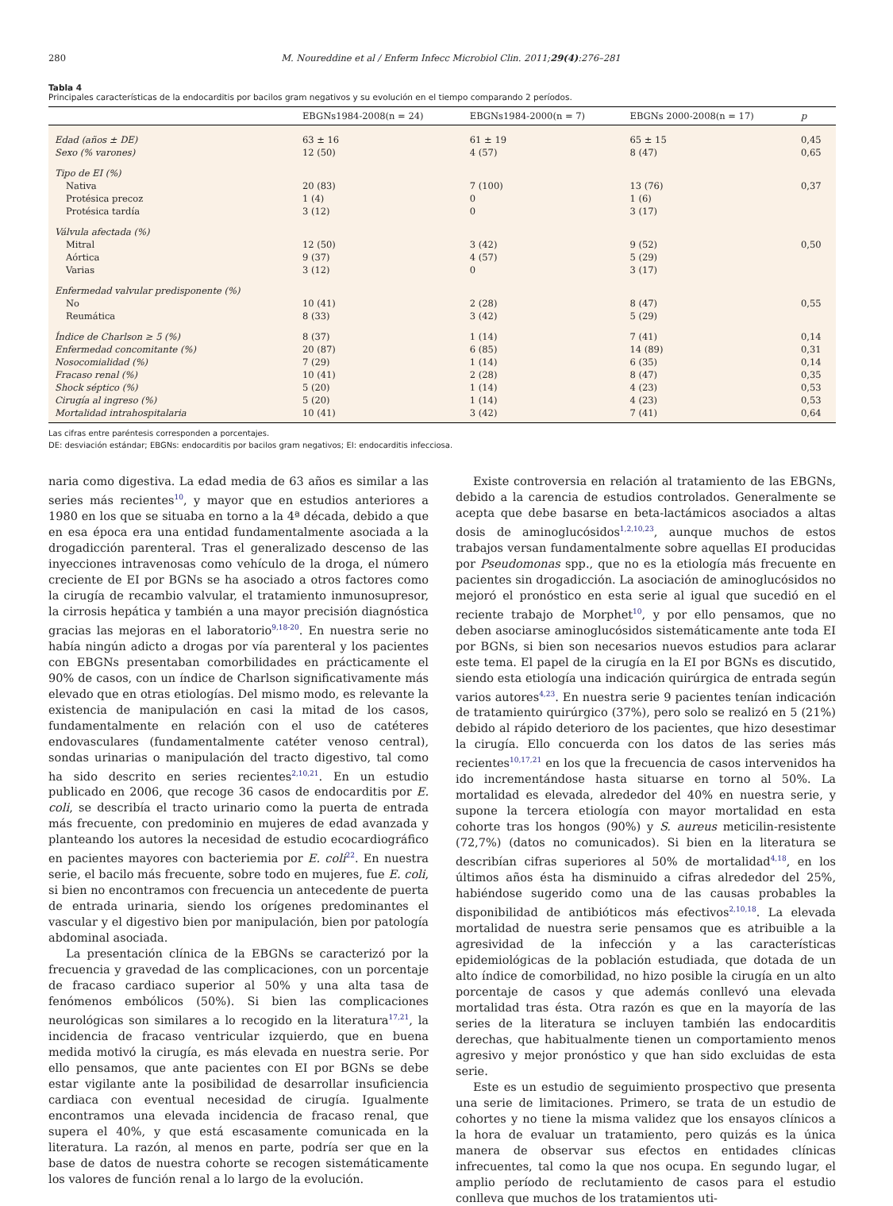280 M. Noureddine et al / Enferm Infecc Microbiol Clin. 2011;29(4):276–281
Tabla 4
Principales características de la endocarditis por bacilos gram negativos y su evolución en el tiempo comparando 2 períodos.
| | EBGNs1984-2008(n = 24) | EBGNs1984-2000(n = 7) | EBGNs 2000-2008(n = 17) | p |
| --- | --- | --- | --- | --- |
| Edad (años ± DE) | 63 ± 16 | 61 ± 19 | 65 ± 15 | 0,45 |
| Sexo (% varones) | 12 (50) | 4 (57) | 8 (47) | 0,65 |
| Tipo de EI (%) | | | | |
| Nativa | 20 (83) | 7 (100) | 13 (76) | 0,37 |
| Protésica precoz | 1 (4) | 0 | 1 (6) | |
| Protésica tardía | 3 (12) | 0 | 3 (17) | |
| Válvula afectada (%) | | | | |
| Mitral | 12 (50) | 3 (42) | 9 (52) | 0,50 |
| Aórtica | 9 (37) | 4 (57) | 5 (29) | |
| Varias | 3 (12) | 0 | 3 (17) | |
| Enfermedad valvular predisponente (%) | | | | |
| No | 10 (41) | 2 (28) | 8 (47) | 0,55 |
| Reumática | 8 (33) | 3 (42) | 5 (29) | |
| Índice de Charlson ≥ 5 (%) | 8 (37) | 1 (14) | 7 (41) | 0,14 |
| Enfermedad concomitante (%) | 20 (87) | 6 (85) | 14 (89) | 0,31 |
| Nosocomialidad (%) | 7 (29) | 1 (14) | 6 (35) | 0,14 |
| Fracaso renal (%) | 10 (41) | 2 (28) | 8 (47) | 0,35 |
| Shock séptico (%) | 5 (20) | 1 (14) | 4 (23) | 0,53 |
| Cirugía al ingreso (%) | 5 (20) | 1 (14) | 4 (23) | 0,53 |
| Mortalidad intrahospitalaria | 10 (41) | 3 (42) | 7 (41) | 0,64 |
Las cifras entre paréntesis corresponden a porcentajes.
DE: desviación estándar; EBGNs: endocarditis por bacilos gram negativos; EI: endocarditis infecciosa.
naria como digestiva. La edad media de 63 años es similar a las series más recientes<sup>10</sup>, y mayor que en estudios anteriores a 1980 en los que se situaba en torno a la 4ª década, debido a que en esa época era una entidad fundamentalmente asociada a la drogadicción parenteral. Tras el generalizado descenso de las inyecciones intravenosas como vehículo de la droga, el número creciente de EI por BGNs se ha asociado a otros factores como la cirugía de recambio valvular, el tratamiento inmunosupresor, la cirrosis hepática y también a una mayor precisión diagnóstica gracias las mejoras en el laboratorio<sup>9,18-20</sup>. En nuestra serie no había ningún adicto a drogas por vía parenteral y los pacientes con EBGNs presentaban comorbilidades en prácticamente el 90% de casos, con un índice de Charlson significativamente más elevado que en otras etiologías. Del mismo modo, es relevante la existencia de manipulación en casi la mitad de los casos, fundamentalmente en relación con el uso de catéteres endovasculares (fundamentalmente catéter venoso central), sondas urinarias o manipulación del tracto digestivo, tal como ha sido descrito en series recientes<sup>2,10,21</sup>. En un estudio publicado en 2006, que recoge 36 casos de endocarditis por E. coli, se describía el tracto urinario como la puerta de entrada más frecuente, con predominio en mujeres de edad avanzada y planteando los autores la necesidad de estudio ecocardiográfico en pacientes mayores con bacteriemia por E. coli<sup>22</sup>. En nuestra serie, el bacilo más frecuente, sobre todo en mujeres, fue E. coli, si bien no encontramos con frecuencia un antecedente de puerta de entrada urinaria, siendo los orígenes predominantes el vascular y el digestivo bien por manipulación, bien por patología abdominal asociada.
La presentación clínica de la EBGNs se caracterizó por la frecuencia y gravedad de las complicaciones, con un porcentaje de fracaso cardiaco superior al 50% y una alta tasa de fenómenos embólicos (50%). Si bien las complicaciones neurológicas son similares a lo recogido en la literatura<sup>17,21</sup>, la incidencia de fracaso ventricular izquierdo, que en buena medida motivó la cirugía, es más elevada en nuestra serie. Por ello pensamos, que ante pacientes con EI por BGNs se debe estar vigilante ante la posibilidad de desarrollar insuficiencia cardiaca con eventual necesidad de cirugía. Igualmente encontramos una elevada incidencia de fracaso renal, que supera el 40%, y que está escasamente comunicada en la literatura. La razón, al menos en parte, podría ser que en la base de datos de nuestra cohorte se recogen sistemáticamente los valores de función renal a lo largo de la evolución.
Existe controversia en relación al tratamiento de las EBGNs, debido a la carencia de estudios controlados. Generalmente se acepta que debe basarse en beta-lactámicos asociados a altas dosis de aminoglucósidos<sup>1,2,10,23</sup>, aunque muchos de estos trabajos versan fundamentalmente sobre aquellas EI producidas por Pseudomonas spp., que no es la etiología más frecuente en pacientes sin drogadicción. La asociación de aminoglucósidos no mejoró el pronóstico en esta serie al igual que sucedió en el reciente trabajo de Morphet<sup>10</sup>, y por ello pensamos, que no deben asociarse aminoglucósidos sistemáticamente ante toda EI por BGNs, si bien son necesarios nuevos estudios para aclarar este tema. El papel de la cirugía en la EI por BGNs es discutido, siendo esta etiología una indicación quirúrgica de entrada según varios autores<sup>4,23</sup>. En nuestra serie 9 pacientes tenían indicación de tratamiento quirúrgico (37%), pero solo se realizó en 5 (21%) debido al rápido deterioro de los pacientes, que hizo desestimar la cirugía. Ello concuerda con los datos de las series más recientes<sup>10,17,21</sup> en los que la frecuencia de casos intervenidos ha ido incrementándose hasta situarse en torno al 50%. La mortalidad es elevada, alrededor del 40% en nuestra serie, y supone la tercera etiología con mayor mortalidad en esta cohorte tras los hongos (90%) y S. aureus meticilin-resistente (72,7%) (datos no comunicados). Si bien en la literatura se describían cifras superiores al 50% de mortalidad<sup>4,18</sup>, en los últimos años ésta ha disminuido a cifras alrededor del 25%, habiéndose sugerido como una de las causas probables la disponibilidad de antibióticos más efectivos<sup>2,10,18</sup>. La elevada mortalidad de nuestra serie pensamos que es atribuible a la agresividad de la infección y a las características epidemiológicas de la población estudiada, que dotada de un alto índice de comorbilidad, no hizo posible la cirugía en un alto porcentaje de casos y que además conllevó una elevada mortalidad tras ésta. Otra razón es que en la mayoría de las series de la literatura se incluyen también las endocarditis derechas, que habitualmente tienen un comportamiento menos agresivo y mejor pronóstico y que han sido excluidas de esta serie.
Este es un estudio de seguimiento prospectivo que presenta una serie de limitaciones. Primero, se trata de un estudio de cohortes y no tiene la misma validez que los ensayos clínicos a la hora de evaluar un tratamiento, pero quizás es la única manera de observar sus efectos en entidades clínicas infrecuentes, tal como la que nos ocupa. En segundo lugar, el amplio período de reclutamiento de casos para el estudio conlleva que muchos de los tratamientos uti-